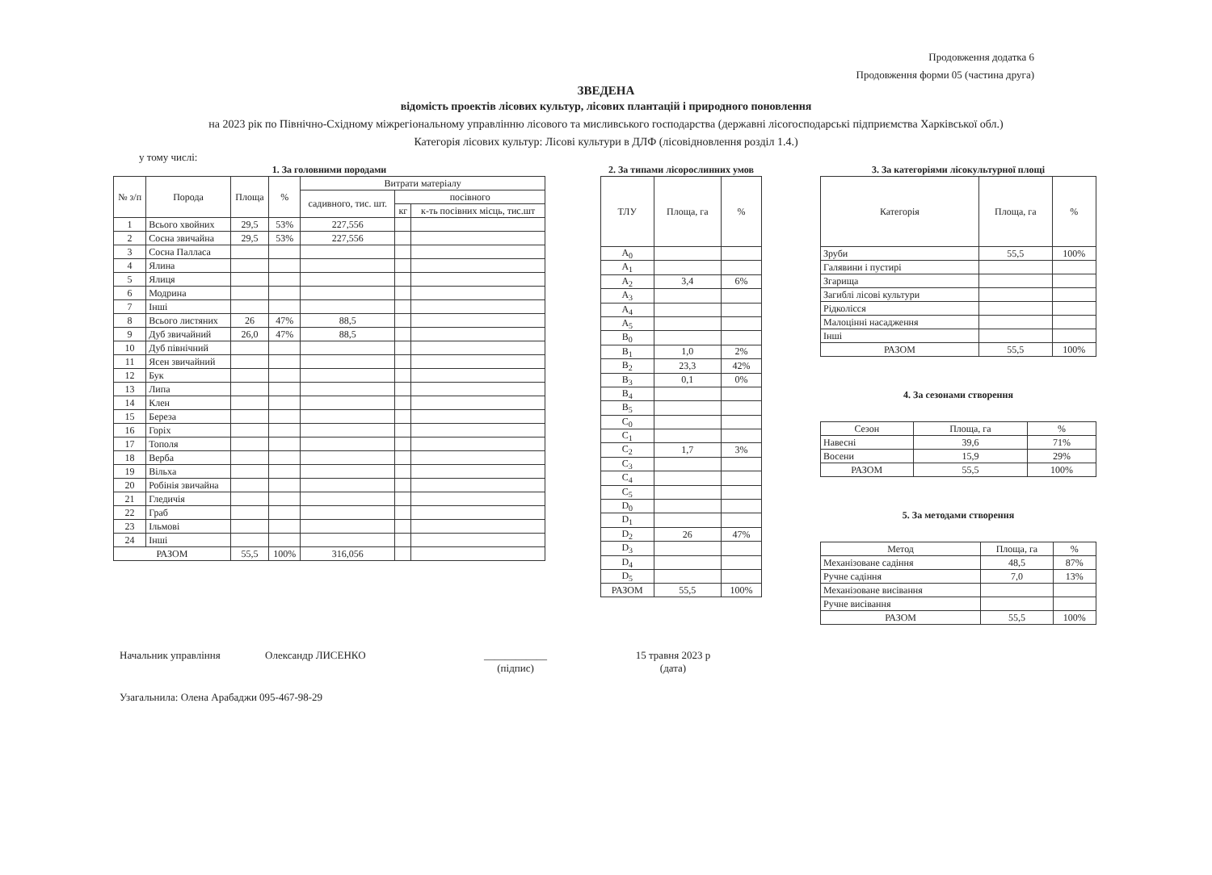Продовження додатка 6
Продовження форми 05 (частина друга)
ЗВЕДЕНА
відомість проектів лісових культур, лісових плантацій і природного поновлення
на 2023 рік по Північно-Східному міжрегіональному управлінню лісового та мисливського господарства (державні лісогосподарські підприємства Харківської обл.)
Категорія лісових культур: Лісові культури в ДЛФ (лісовідновлення розділ 1.4.)
у тому числі:
1. За головними породами
| № з/п | Порода | Площа | % | Витрати матеріалу | | |
| --- | --- | --- | --- | --- | --- | --- |
| | | | | садивного, тис. шт. | посівного | |
| | | | | | кг | к-ть посівних місць, тис.шт |
| 1 | Всього хвойних | 29,5 | 53% | 227,556 | | |
| 2 | Сосна звичайна | 29,5 | 53% | 227,556 | | |
| 3 | Сосна Палласа | | | | | |
| 4 | Ялина | | | | | |
| 5 | Ялиця | | | | | |
| 6 | Модрина | | | | | |
| 7 | Інші | | | | | |
| 8 | Всього листяних | 26 | 47% | 88,5 | | |
| 9 | Дуб звичайний | 26,0 | 47% | 88,5 | | |
| 10 | Дуб північний | | | | | |
| 11 | Ясен звичайний | | | | | |
| 12 | Бук | | | | | |
| 13 | Липа | | | | | |
| 14 | Клен | | | | | |
| 15 | Береза | | | | | |
| 16 | Горіх | | | | | |
| 17 | Тополя | | | | | |
| 18 | Верба | | | | | |
| 19 | Вільха | | | | | |
| 20 | Робінія звичайна | | | | | |
| 21 | Гледичія | | | | | |
| 22 | Граб | | | | | |
| 23 | Ільмові | | | | | |
| 24 | Інші | | | | | |
| РАЗОМ | | 55,5 | 100% | 316,056 | | |
2. За типами лісорослинних умов
| ТЛУ | Площа, га | % |
| --- | --- | --- |
| A<sub>0</sub> | | |
| A<sub>1</sub> | | |
| A<sub>2</sub> | 3,4 | 6% |
| A<sub>3</sub> | | |
| A<sub>4</sub> | | |
| A<sub>5</sub> | | |
| B<sub>0</sub> | | |
| B<sub>1</sub> | 1,0 | 2% |
| B<sub>2</sub> | 23,3 | 42% |
| B<sub>3</sub> | 0,1 | 0% |
| B<sub>4</sub> | | |
| B<sub>5</sub> | | |
| C<sub>0</sub> | | |
| C<sub>1</sub> | | |
| C<sub>2</sub> | 1,7 | 3% |
| C<sub>3</sub> | | |
| C<sub>4</sub> | | |
| C<sub>5</sub> | | |
| D<sub>0</sub> | | |
| D<sub>1</sub> | | |
| D<sub>2</sub> | 26 | 47% |
| D<sub>3</sub> | | |
| D<sub>4</sub> | | |
| D<sub>5</sub> | | |
| РАЗОМ | 55,5 | 100% |
3. За категоріями лісокультурної площі
| Категорія | Площа, га | % |
| --- | --- | --- |
| Зруби | 55,5 | 100% |
| Галявини і пустирі | | |
| Згарища | | |
| Загиблі лісові культури | | |
| Рідколісся | | |
| Малоцінні насадження | | |
| Інші | | |
| РАЗОМ | 55,5 | 100% |
4. За сезонами створення
| Сезон | Площа, га | % |
| --- | --- | --- |
| Навесні | 39,6 | 71% |
| Восени | 15,9 | 29% |
| РАЗОМ | 55,5 | 100% |
5. За методами створення
| Метод | Площа, га | % |
| --- | --- | --- |
| Механізоване садіння | 48,5 | 87% |
| Ручне садіння | 7,0 | 13% |
| Механізоване висівання | | |
| Ручне висівання | | |
| РАЗОМ | 55,5 | 100% |
Начальник управління Олександр ЛИСЕНКО ____________
(підпис) 15 травня 2023 р
(дата)
Узагальнила: Олена Арабаджи 095-467-98-29